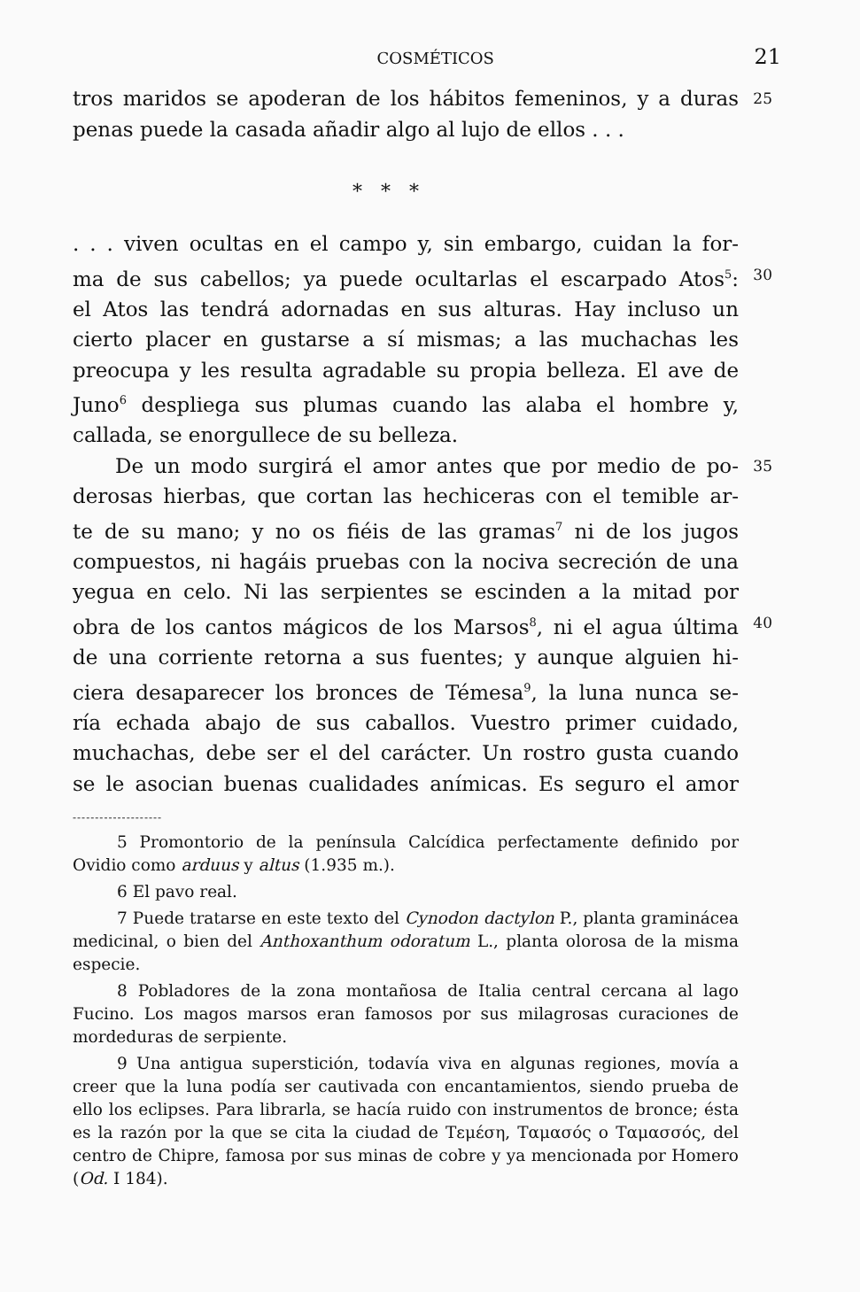COSMÉTICOS 21
tros maridos se apoderan de los hábitos femeninos, y a duras 25
penas puede la casada añadir algo al lujo de ellos . . .
* * *
. . . viven ocultas en el campo y, sin embargo, cuidan la for-
ma de sus cabellos; ya puede ocultarlas el escarpado Atos<sup>5</sup>: 30
el Atos las tendrá adornadas en sus alturas. Hay incluso un
cierto placer en gustarse a sí mismas; a las muchachas les
preocupa y les resulta agradable su propia belleza. El ave de
Juno<sup>6</sup> despliega sus plumas cuando las alaba el hombre y,
callada, se enorgullece de su belleza.
De un modo surgirá el amor antes que por medio de po- 35
derosas hierbas, que cortan las hechiceras con el temible ar-
te de su mano; y no os fiéis de las gramas<sup>7</sup> ni de los jugos
compuestos, ni hagáis pruebas con la nociva secreción de una
yegua en celo. Ni las serpientes se escinden a la mitad por
obra de los cantos mágicos de los Marsos<sup>8</sup>, ni el agua última 40
de una corriente retorna a sus fuentes; y aunque alguien hi-
ciera desaparecer los bronces de Témesa<sup>9</sup>, la luna nunca se-
ría echada abajo de sus caballos. Vuestro primer cuidado,
muchachas, debe ser el del carácter. Un rostro gusta cuando
se le asocian buenas cualidades anímicas. Es seguro el amor
--------------------
5 Promontorio de la península Calcídica perfectamente definido por Ovidio como arduus y altus (1.935 m.).
6 El pavo real.
7 Puede tratarse en este texto del Cynodon dactylon P., planta graminácea medicinal, o bien del Anthoxanthum odoratum L., planta olorosa de la misma especie.
8 Pobladores de la zona montañosa de Italia central cercana al lago Fucino. Los magos marsos eran famosos por sus milagrosas curaciones de mordeduras de serpiente.
9 Una antigua superstición, todavía viva en algunas regiones, movía a creer que la luna podía ser cautivada con encantamientos, siendo prueba de ello los eclipses. Para librarla, se hacía ruido con instrumentos de bronce; ésta es la razón por la que se cita la ciudad de Τεμέση, Ταμασός o Ταμασσός, del centro de Chipre, famosa por sus minas de cobre y ya mencionada por Homero (Od. I 184).